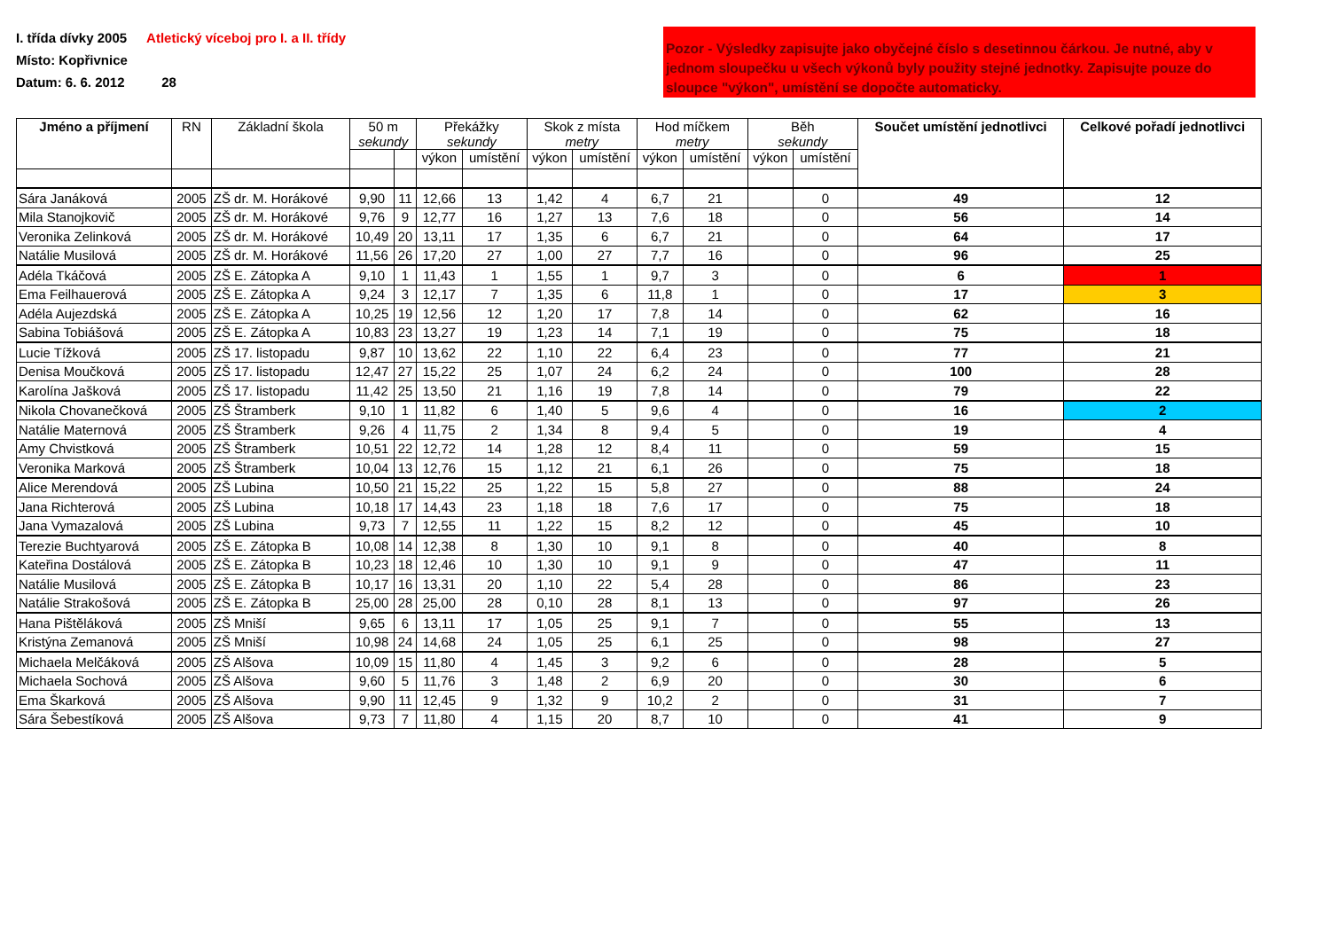I. třída dívky 2005 Atletický víceboj pro I. a II. třídy
Místo: Kopřivnice
Datum: 6. 6. 2012 28
Pozor - Výsledky zapisujte jako obyčejné číslo s desetinnou čárkou. Je nutné, aby v jednom sloupečku u všech výkonů byly použity stejné jednotky. Zapisujte pouze do sloupce "výkon", umístění se dopočte automaticky.
| Jméno a příjmení | RN | Základní škola | 50 m sekundy | | Překážky sekundy | | Skok z místa metry | | Hod míčkem metry | | Běh sekundy | | Součet umístění jednotlivci | Celkové pořadí jednotlivci |
| --- | --- | --- | --- | --- | --- | --- | --- | --- | --- | --- | --- | --- | --- | --- |
| | | | | | výkon | umístění | výkon | umístění | výkon | umístění | výkon | umístění | | |
| Sára Janáková | 2005 | ZŠ dr. M. Horákové | 9,90 | 11 | 12,66 | 13 | 1,42 | 4 | 6,7 | 21 | | 0 | 49 | 12 |
| Mila Stanojkovič | 2005 | ZŠ dr. M. Horákové | 9,76 | 9 | 12,77 | 16 | 1,27 | 13 | 7,6 | 18 | | 0 | 56 | 14 |
| Veronika Zelinková | 2005 | ZŠ dr. M. Horákové | 10,49 | 20 | 13,11 | 17 | 1,35 | 6 | 6,7 | 21 | | 0 | 64 | 17 |
| Natálie Musilová | 2005 | ZŠ dr. M. Horákové | 11,56 | 26 | 17,20 | 27 | 1,00 | 27 | 7,7 | 16 | | 0 | 96 | 25 |
| Adéla Tkáčová | 2005 | ZŠ E. Zátopka A | 9,10 | 1 | 11,43 | 1 | 1,55 | 1 | 9,7 | 3 | | 0 | 6 | 1 |
| Ema Feilhauerová | 2005 | ZŠ E. Zátopka A | 9,24 | 3 | 12,17 | 7 | 1,35 | 6 | 11,8 | 1 | | 0 | 17 | 3 |
| Adéla Aujezdská | 2005 | ZŠ E. Zátopka A | 10,25 | 19 | 12,56 | 12 | 1,20 | 17 | 7,8 | 14 | | 0 | 62 | 16 |
| Sabina Tobiášová | 2005 | ZŠ E. Zátopka A | 10,83 | 23 | 13,27 | 19 | 1,23 | 14 | 7,1 | 19 | | 0 | 75 | 18 |
| Lucie Tížková | 2005 | ZŠ 17. listopadu | 9,87 | 10 | 13,62 | 22 | 1,10 | 22 | 6,4 | 23 | | 0 | 77 | 21 |
| Denisa Moučková | 2005 | ZŠ 17. listopadu | 12,47 | 27 | 15,22 | 25 | 1,07 | 24 | 6,2 | 24 | | 0 | 100 | 28 |
| Karolína Jašková | 2005 | ZŠ 17. listopadu | 11,42 | 25 | 13,50 | 21 | 1,16 | 19 | 7,8 | 14 | | 0 | 79 | 22 |
| Nikola Chovanečková | 2005 | ZŠ Štramberk | 9,10 | 1 | 11,82 | 6 | 1,40 | 5 | 9,6 | 4 | | 0 | 16 | 2 |
| Natálie Maternová | 2005 | ZŠ Štramberk | 9,26 | 4 | 11,75 | 2 | 1,34 | 8 | 9,4 | 5 | | 0 | 19 | 4 |
| Amy Chvistková | 2005 | ZŠ Štramberk | 10,51 | 22 | 12,72 | 14 | 1,28 | 12 | 8,4 | 11 | | 0 | 59 | 15 |
| Veronika Marková | 2005 | ZŠ Štramberk | 10,04 | 13 | 12,76 | 15 | 1,12 | 21 | 6,1 | 26 | | 0 | 75 | 18 |
| Alice Merendová | 2005 | ZŠ Lubina | 10,50 | 21 | 15,22 | 25 | 1,22 | 15 | 5,8 | 27 | | 0 | 88 | 24 |
| Jana Richterová | 2005 | ZŠ Lubina | 10,18 | 17 | 14,43 | 23 | 1,18 | 18 | 7,6 | 17 | | 0 | 75 | 18 |
| Jana Vymazalová | 2005 | ZŠ Lubina | 9,73 | 7 | 12,55 | 11 | 1,22 | 15 | 8,2 | 12 | | 0 | 45 | 10 |
| Terezie Buchtyarová | 2005 | ZŠ E. Zátopka B | 10,08 | 14 | 12,38 | 8 | 1,30 | 10 | 9,1 | 8 | | 0 | 40 | 8 |
| Kateřina Dostálová | 2005 | ZŠ E. Zátopka B | 10,23 | 18 | 12,46 | 10 | 1,30 | 10 | 9,1 | 9 | | 0 | 47 | 11 |
| Natálie Musilová | 2005 | ZŠ E. Zátopka B | 10,17 | 16 | 13,31 | 20 | 1,10 | 22 | 5,4 | 28 | | 0 | 86 | 23 |
| Natálie Strakošová | 2005 | ZŠ E. Zátopka B | 25,00 | 28 | 25,00 | 28 | 0,10 | 28 | 8,1 | 13 | | 0 | 97 | 26 |
| Hana Pištěláková | 2005 | ZŠ Mniší | 9,65 | 6 | 13,11 | 17 | 1,05 | 25 | 9,1 | 7 | | 0 | 55 | 13 |
| Kristýna Zemanová | 2005 | ZŠ Mniší | 10,98 | 24 | 14,68 | 24 | 1,05 | 25 | 6,1 | 25 | | 0 | 98 | 27 |
| Michaela Melčáková | 2005 | ZŠ Alšova | 10,09 | 15 | 11,80 | 4 | 1,45 | 3 | 9,2 | 6 | | 0 | 28 | 5 |
| Michaela Sochová | 2005 | ZŠ Alšova | 9,60 | 5 | 11,76 | 3 | 1,48 | 2 | 6,9 | 20 | | 0 | 30 | 6 |
| Ema Škarková | 2005 | ZŠ Alšova | 9,90 | 11 | 12,45 | 9 | 1,32 | 9 | 10,2 | 2 | | 0 | 31 | 7 |
| Sára Šebestíková | 2005 | ZŠ Alšova | 9,73 | 7 | 11,80 | 4 | 1,15 | 20 | 8,7 | 10 | | 0 | 41 | 9 |